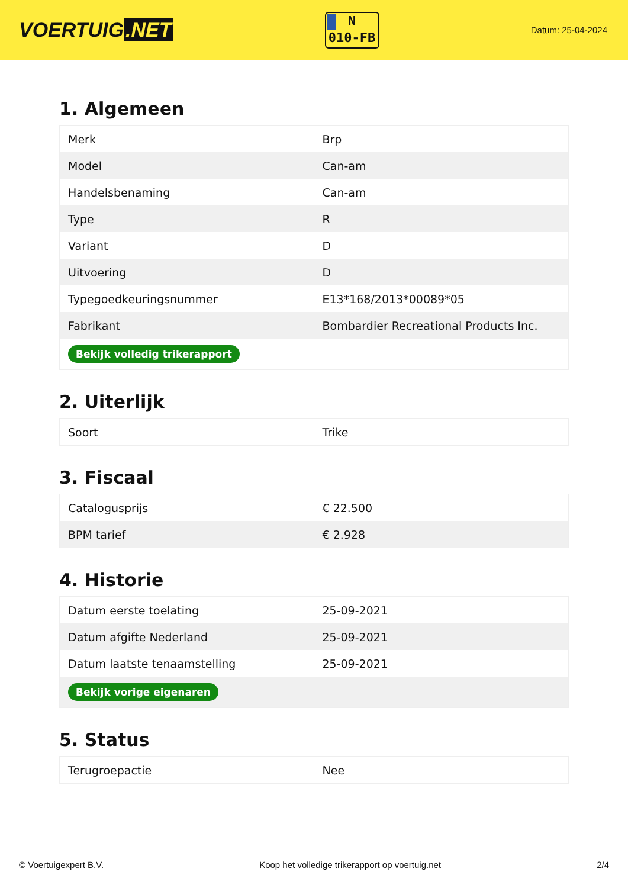VOERTUIG.NET
N
010-FB
Datum: 25-04-2024
1. Algemeen
| Merk | Brp |
| Model | Can-am |
| Handelsbenaming | Can-am |
| Type | R |
| Variant | D |
| Uitvoering | D |
| Typegoedkeuringsnummer | E13*168/2013*00089*05 |
| Fabrikant | Bombardier Recreational Products Inc. |
| Bekijk volledig trikerapport | |
2. Uiterlijk
| Soort | Trike |
3. Fiscaal
| Catalogusprijs | € 22.500 |
| BPM tarief | € 2.928 |
4. Historie
| Datum eerste toelating | 25-09-2021 |
| Datum afgifte Nederland | 25-09-2021 |
| Datum laatste tenaamstelling | 25-09-2021 |
| Bekijk vorige eigenaren | |
5. Status
| Terugroepactie | Nee |
© Voertuigexpert B.V. Koop het volledige trikerapport op voertuig.net 2/4